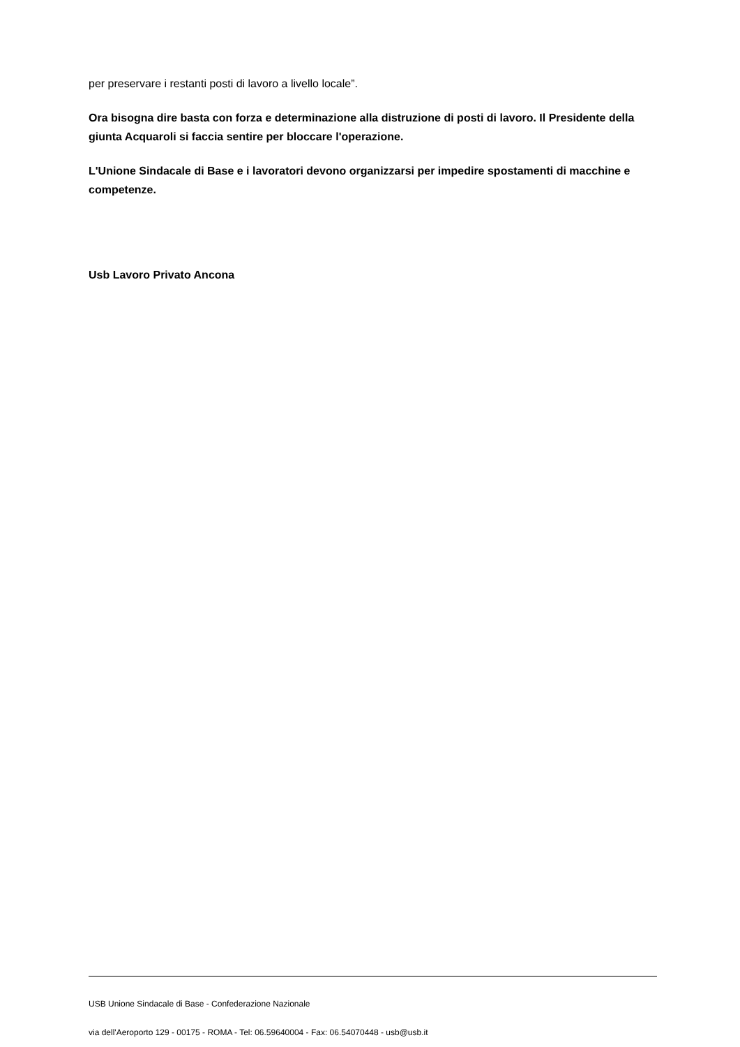per preservare i restanti posti di lavoro a livello locale”.
Ora bisogna dire basta con forza e determinazione alla distruzione di posti di lavoro. Il Presidente della giunta Acquaroli si faccia sentire per bloccare l'operazione.
L'Unione Sindacale di Base e i lavoratori devono organizzarsi per impedire spostamenti di macchine e competenze.
Usb Lavoro Privato Ancona
USB Unione Sindacale di Base - Confederazione Nazionale
via dell'Aeroporto 129 - 00175 - ROMA - Tel: 06.59640004 - Fax: 06.54070448 - usb@usb.it